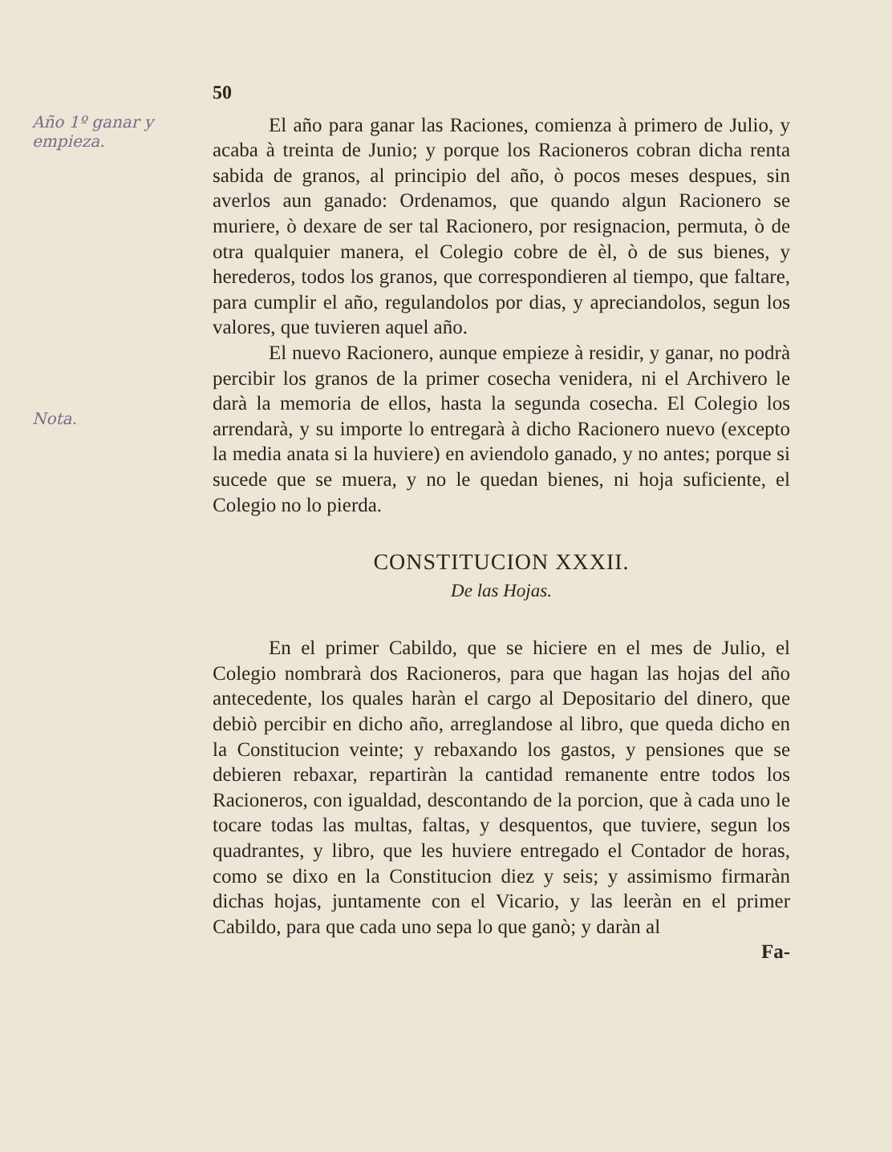Año 1º ganar y empieza.
Nota.
50
El año para ganar las Raciones, comienza à primero de Julio, y acaba à treinta de Junio; y porque los Racioneros cobran dicha renta sabida de granos, al principio del año, ò pocos meses despues, sin averlos aun ganado: Ordenamos, que quando algun Racionero se muriere, ò dexare de ser tal Racionero, por resignacion, permuta, ò de otra qualquier manera, el Colegio cobre de èl, ò de sus bienes, y herederos, todos los granos, que correspondieren al tiempo, que faltare, para cumplir el año, regulandolos por dias, y apreciandolos, segun los valores, que tuvieren aquel año.
El nuevo Racionero, aunque empieze à residir, y ganar, no podrà percibir los granos de la primer cosecha venidera, ni el Archivero le darà la memoria de ellos, hasta la segunda cosecha. El Colegio los arrendarà, y su importe lo entregarà à dicho Racionero nuevo (excepto la media anata si la huviere) en aviendolo ganado, y no antes; porque si sucede que se muera, y no le quedan bienes, ni hoja suficiente, el Colegio no lo pierda.
CONSTITUCION XXXII.
De las Hojas.
En el primer Cabildo, que se hiciere en el mes de Julio, el Colegio nombrarà dos Racioneros, para que hagan las hojas del año antecedente, los quales haràn el cargo al Depositario del dinero, que debiò percibir en dicho año, arreglandose al libro, que queda dicho en la Constitucion veinte; y rebaxando los gastos, y pensiones que se debieren rebaxar, repartiràn la cantidad remanente entre todos los Racioneros, con igualdad, descontando de la porcion, que à cada uno le tocare todas las multas, faltas, y desquentos, que tuviere, segun los quadrantes, y libro, que les huviere entregado el Contador de horas, como se dixo en la Constitucion diez y seis; y assimismo firmaràn dichas hojas, juntamente con el Vicario, y las leeràn en el primer Cabildo, para que cada uno sepa lo que ganò; y daràn al
Fa-